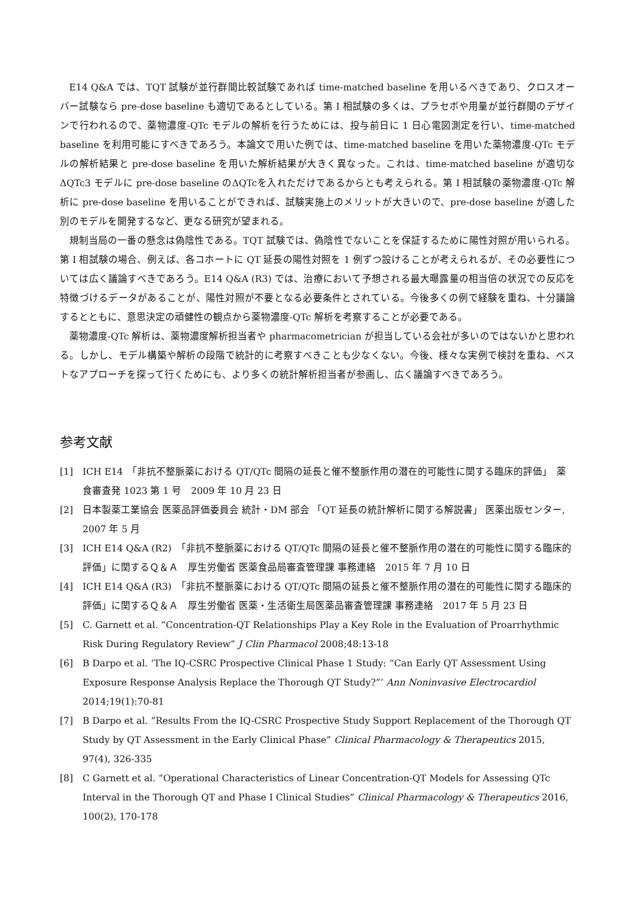E14 Q&A では、TQT 試験が並行群間比較試験であれば time-matched baseline を用いるべきであり、クロスオーバー試験なら pre-dose baseline も適切であるとしている。第 I 相試験の多くは、プラセボや用量が並行群間のデザインで行われるので、薬物濃度-QTc モデルの解析を行うためには、投与前日に 1 日心電図測定を行い、time-matched baseline を利用可能にすべきであろう。本論文で用いた例では、time-matched baseline を用いた薬物濃度-QTc モデルの解析結果と pre-dose baseline を用いた解析結果が大きく異なった。これは、time-matched baseline が適切なΔQTc3 モデルに pre-dose baseline のΔQTcを入れただけであるからとも考えられる。第 I 相試験の薬物濃度-QTc 解析に pre-dose baseline を用いることができれば、試験実施上のメリットが大きいので、pre-dose baseline が適した別のモデルを開発するなど、更なる研究が望まれる。
規制当局の一番の懸念は偽陰性である。TQT 試験では、偽陰性でないことを保証するために陽性対照が用いられる。第 I 相試験の場合、例えば、各コホートに QT 延長の陽性対照を 1 例ずつ設けることが考えられるが、その必要性については広く議論すべきであろう。E14 Q&A (R3) では、治療において予想される最大曝露量の相当倍の状況での反応を特徴づけるデータがあることが、陽性対照が不要となる必要条件とされている。今後多くの例で経験を重ね、十分議論するとともに、意思決定の頑健性の観点から薬物濃度-QTc 解析を考察することが必要である。
薬物濃度-QTc 解析は、薬物濃度解析担当者や pharmacometrician が担当している会社が多いのではないかと思われる。しかし、モデル構築や解析の段階で統計的に考察すべきことも少なくない。今後、様々な実例で検討を重ね、ベストなアプローチを探って行くためにも、より多くの統計解析担当者が参画し、広く議論すべきであろう。
参考文献
[1] ICH E14　「非抗不整脈薬における QT/QTc 間隔の延長と催不整脈作用の潜在的可能性に関する臨床的評価」　薬食審査発 1023 第 1 号　2009 年 10 月 23 日
[2] 日本製薬工業協会 医薬品評価委員会 統計・DM 部会 「QT 延長の統計解析に関する解説書」 医薬出版センター, 2007 年 5 月
[3] ICH E14 Q&A (R2)　「非抗不整脈薬における QT/QTc 間隔の延長と催不整脈作用の潜在的可能性に関する臨床的評価」に関するＱ＆Ａ　厚生労働省 医薬食品局審査管理課 事務連絡　2015 年 7 月 10 日
[4] ICH E14 Q&A (R3)　「非抗不整脈薬における QT/QTc 間隔の延長と催不整脈作用の潜在的可能性に関する臨床的評価」に関するＱ＆Ａ　厚生労働省 医薬・生活衛生局医薬品審査管理課 事務連絡　2017 年 5 月 23 日
[5] C. Garnett et al. “Concentration-QT Relationships Play a Key Role in the Evaluation of Proarrhythmic Risk During Regulatory Review” J Clin Pharmacol 2008;48:13-18
[6] B Darpo et al. ‘The IQ-CSRC Prospective Clinical Phase 1 Study: “Can Early QT Assessment Using Exposure Response Analysis Replace the Thorough QT Study?”’ Ann Noninvasive Electrocardiol 2014;19(1):70-81
[7] B Darpo et al. “Results From the IQ-CSRC Prospective Study Support Replacement of the Thorough QT Study by QT Assessment in the Early Clinical Phase” Clinical Pharmacology & Therapeutics 2015, 97(4), 326-335
[8] C Garnett et al. “Operational Characteristics of Linear Concentration-QT Models for Assessing QTc Interval in the Thorough QT and Phase I Clinical Studies” Clinical Pharmacology & Therapeutics 2016, 100(2), 170-178